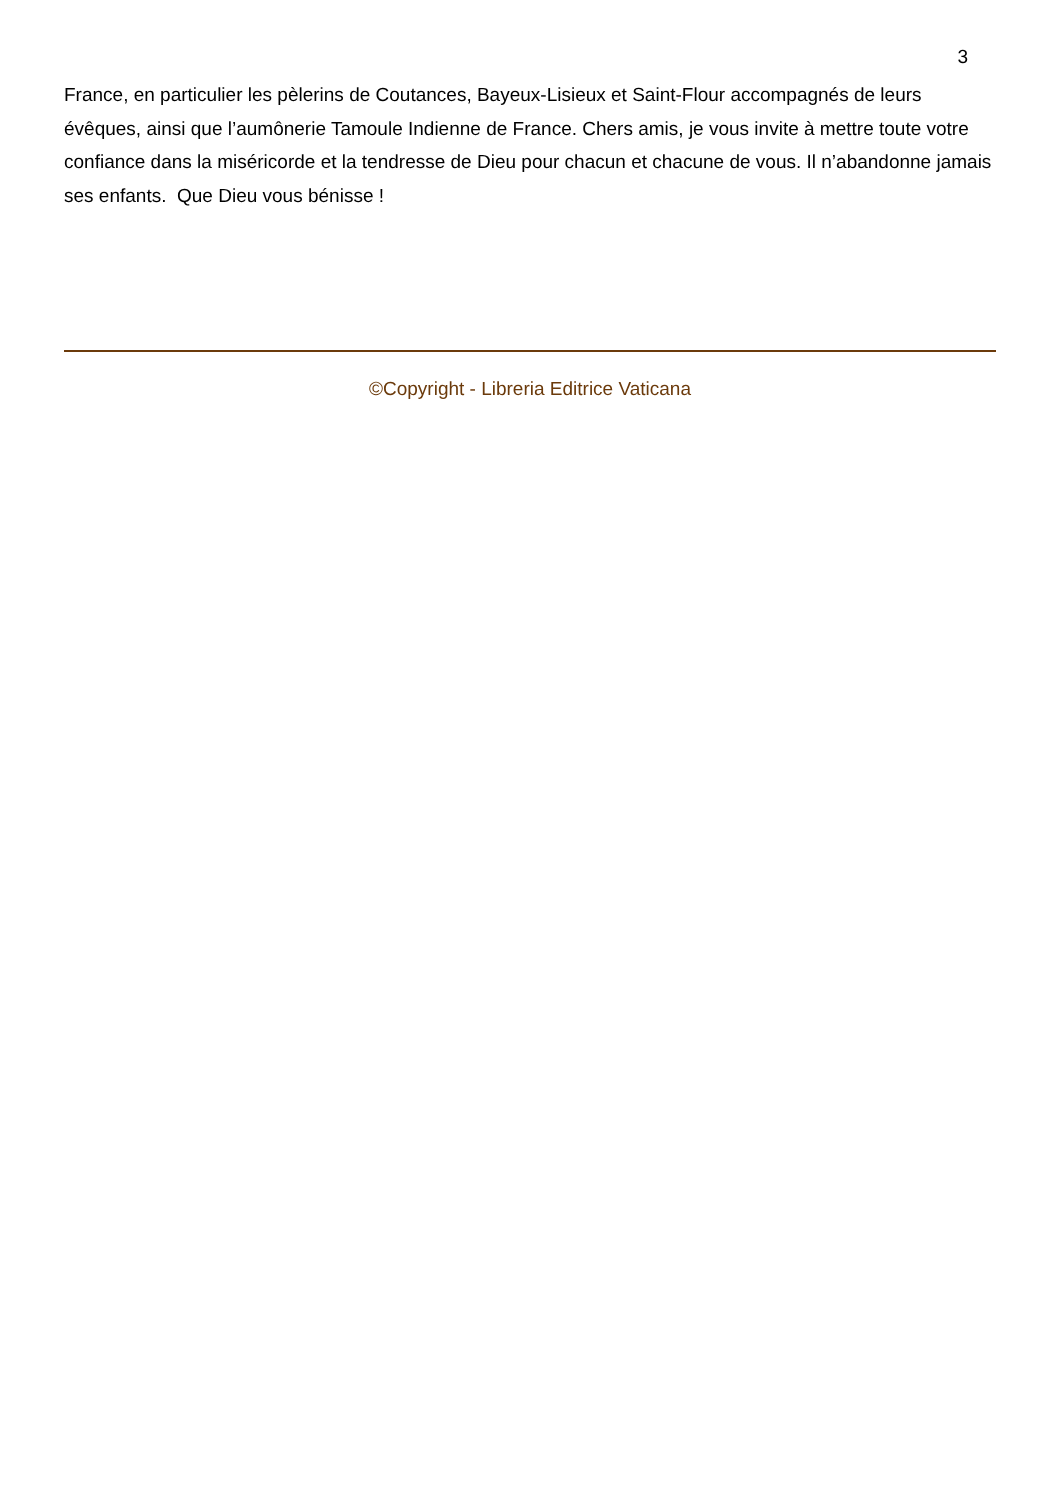3
France, en particulier les pèlerins de Coutances, Bayeux-Lisieux et Saint-Flour accompagnés de leurs évêques, ainsi que l’aumônerie Tamoule Indienne de France. Chers amis, je vous invite à mettre toute votre confiance dans la miséricorde et la tendresse de Dieu pour chacun et chacune de vous. Il n’abandonne jamais ses enfants. Que Dieu vous bénisse !
©Copyright - Libreria Editrice Vaticana